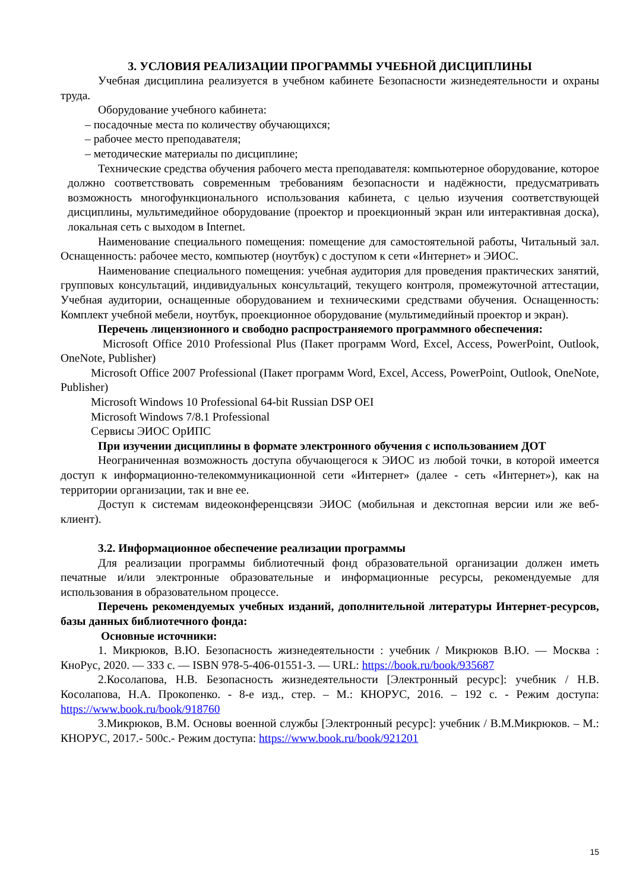3. УСЛОВИЯ РЕАЛИЗАЦИИ ПРОГРАММЫ УЧЕБНОЙ ДИСЦИПЛИНЫ
Учебная дисциплина реализуется в учебном кабинете Безопасности жизнедеятельности и охраны труда.
Оборудование учебного кабинета:
– посадочные места по количеству обучающихся;
– рабочее место преподавателя;
– методические материалы по дисциплине;
Технические средства обучения рабочего места преподавателя: компьютерное оборудование, которое должно соответствовать современным требованиям безопасности и надёжности, предусматривать возможность многофункционального использования кабинета, с целью изучения соответствующей дисциплины, мультимедийное оборудование (проектор и проекционный экран или интерактивная доска), локальная сеть с выходом в Internet.
Наименование специального помещения: помещение для самостоятельной работы, Читальный зал. Оснащенность: рабочее место, компьютер (ноутбук) с доступом к сети «Интернет» и ЭИОС.
Наименование специального помещения: учебная аудитория для проведения практических занятий, групповых консультаций, индивидуальных консультаций, текущего контроля, промежуточной аттестации, Учебная аудитории, оснащенные оборудованием и техническими средствами обучения. Оснащенность: Комплект учебной мебели, ноутбук, проекционное оборудование (мультимедийный проектор и экран).
Перечень лицензионного и свободно распространяемого программного обеспечения:
Microsoft Office 2010 Professional Plus (Пакет программ Word, Excel, Access, PowerPoint, Outlook, OneNote, Publisher)
Microsoft Office 2007 Professional (Пакет программ Word, Excel, Access, PowerPoint, Outlook, OneNote, Publisher)
Microsoft Windows 10 Professional 64-bit Russian DSP OEI
Microsoft Windows 7/8.1 Professional
Сервисы ЭИОС ОрИПС
При изучении дисциплины в формате электронного обучения с использованием ДОТ
Неограниченная возможность доступа обучающегося к ЭИОС из любой точки, в которой имеется доступ к информационно-телекоммуникационной сети «Интернет» (далее - сеть «Интернет»), как на территории организации, так и вне ее.
Доступ к системам видеоконференцсвязи ЭИОС (мобильная и декстопная версии или же веб-клиент).
3.2. Информационное обеспечение реализации программы
Для реализации программы библиотечный фонд образовательной организации должен иметь печатные и/или электронные образовательные и информационные ресурсы, рекомендуемые для использования в образовательном процессе.
Перечень рекомендуемых учебных изданий, дополнительной литературы Интернет-ресурсов, базы данных библиотечного фонда:
Основные источники:
1. Микрюков, В.Ю. Безопасность жизнедеятельности : учебник / Микрюков В.Ю. — Москва : КноРус, 2020. — 333 с. — ISBN 978-5-406-01551-3. — URL: https://book.ru/book/935687
2.Косолапова, Н.В. Безопасность жизнедеятельности [Электронный ресурс]: учебник / Н.В. Косолапова, Н.А. Прокопенко. - 8-е изд., стер. – М.: КНОРУС, 2016. – 192 с. - Режим доступа: https://www.book.ru/book/918760
3.Микрюков, В.М. Основы военной службы [Электронный ресурс]: учебник / В.М.Микрюков. – М.: КНОРУС, 2017.- 500с.- Режим доступа: https://www.book.ru/book/921201
15